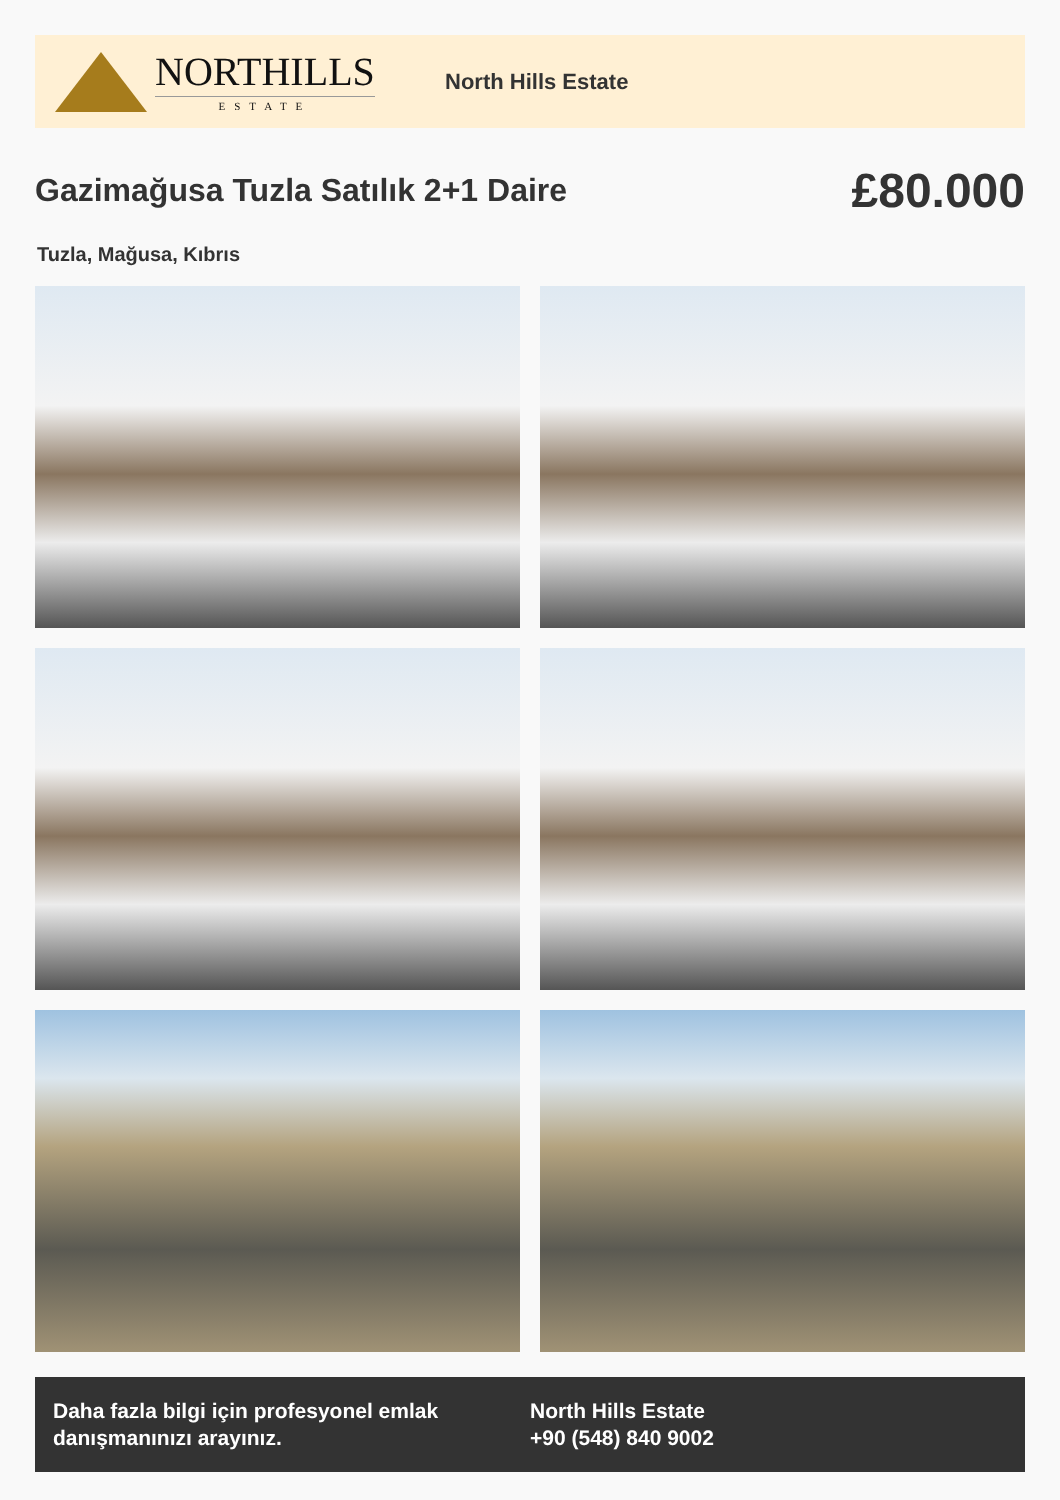NORTHILLS
ESTATE
North Hills Estate
Gazimağusa Tuzla Satılık 2+1 Daire
£80.000
Tuzla, Mağusa, Kıbrıs
Daha fazla bilgi için profesyonel emlak danışmanınızı arayınız.
North Hills Estate
+90 (548) 840 9002